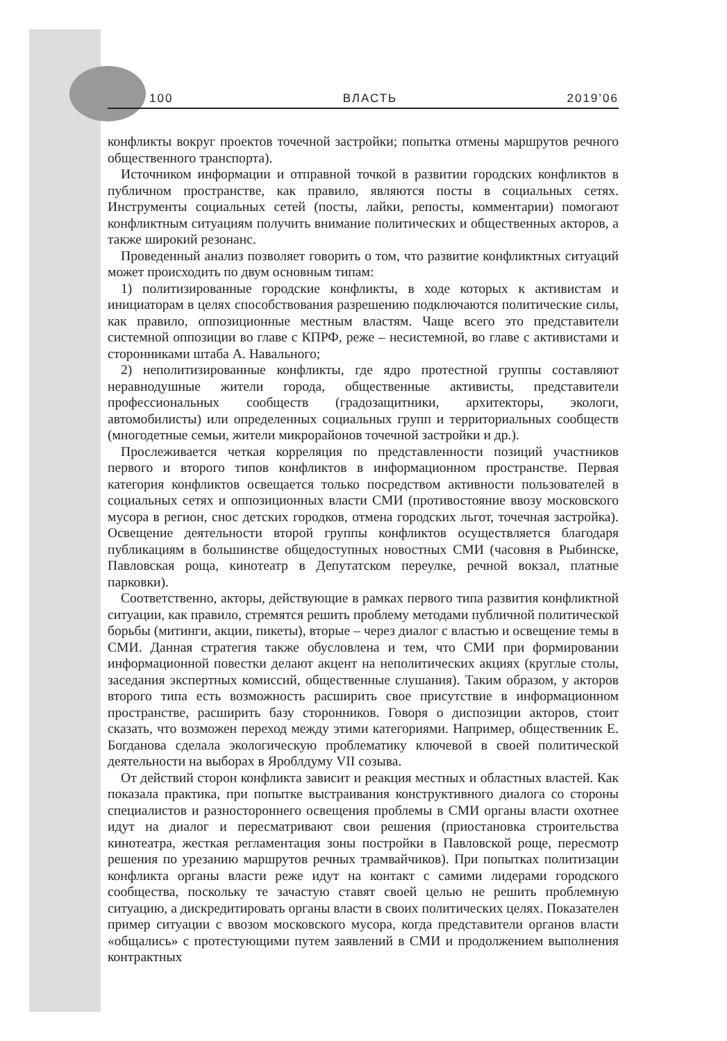100 ВЛАСТЬ 2019’06
конфликты вокруг проектов точечной застройки; попытка отмены маршрутов речного общественного транспорта).
Источником информации и отправной точкой в развитии городских конфликтов в публичном пространстве, как правило, являются посты в социальных сетях. Инструменты социальных сетей (посты, лайки, репосты, комментарии) помогают конфликтным ситуациям получить внимание политических и общественных акторов, а также широкий резонанс.
Проведенный анализ позволяет говорить о том, что развитие конфликтных ситуаций может происходить по двум основным типам:
1) политизированные городские конфликты, в ходе которых к активистам и инициаторам в целях способствования разрешению подключаются политические силы, как правило, оппозиционные местным властям. Чаще всего это представители системной оппозиции во главе с КПРФ, реже – несистемной, во главе с активистами и сторонниками штаба А. Навального;
2) неполитизированные конфликты, где ядро протестной группы составляют неравнодушные жители города, общественные активисты, представители профессиональных сообществ (градозащитники, архитекторы, экологи, автомобилисты) или определенных социальных групп и территориальных сообществ (многодетные семьи, жители микрорайонов точечной застройки и др.).
Прослеживается четкая корреляция по представленности позиций участников первого и второго типов конфликтов в информационном пространстве. Первая категория конфликтов освещается только посредством активности пользователей в социальных сетях и оппозиционных власти СМИ (противостояние ввозу московского мусора в регион, снос детских городков, отмена городских льгот, точечная застройка). Освещение деятельности второй группы конфликтов осуществляется благодаря публикациям в большинстве общедоступных новостных СМИ (часовня в Рыбинске, Павловская роща, кинотеатр в Депутатском переулке, речной вокзал, платные парковки).
Соответственно, акторы, действующие в рамках первого типа развития конфликтной ситуации, как правило, стремятся решить проблему методами публичной политической борьбы (митинги, акции, пикеты), вторые – через диалог с властью и освещение темы в СМИ. Данная стратегия также обусловлена и тем, что СМИ при формировании информационной повестки делают акцент на неполитических акциях (круглые столы, заседания экспертных комиссий, общественные слушания). Таким образом, у акторов второго типа есть возможность расширить свое присутствие в информационном пространстве, расширить базу сторонников. Говоря о диспозиции акторов, стоит сказать, что возможен переход между этими категориями. Например, общественник Е. Богданова сделала экологическую проблематику ключевой в своей политической деятельности на выборах в Яроблдуму VII созыва.
От действий сторон конфликта зависит и реакция местных и областных властей. Как показала практика, при попытке выстраивания конструктивного диалога со стороны специалистов и разностороннего освещения проблемы в СМИ органы власти охотнее идут на диалог и пересматривают свои решения (приостановка строительства кинотеатра, жесткая регламентация зоны постройки в Павловской роще, пересмотр решения по урезанию маршрутов речных трамвайчиков). При попытках политизации конфликта органы власти реже идут на контакт с самими лидерами городского сообщества, поскольку те зачастую ставят своей целью не решить проблемную ситуацию, а дискредитировать органы власти в своих политических целях. Показателен пример ситуации с ввозом московского мусора, когда представители органов власти «общались» с протестующими путем заявлений в СМИ и продолжением выполнения контрактных